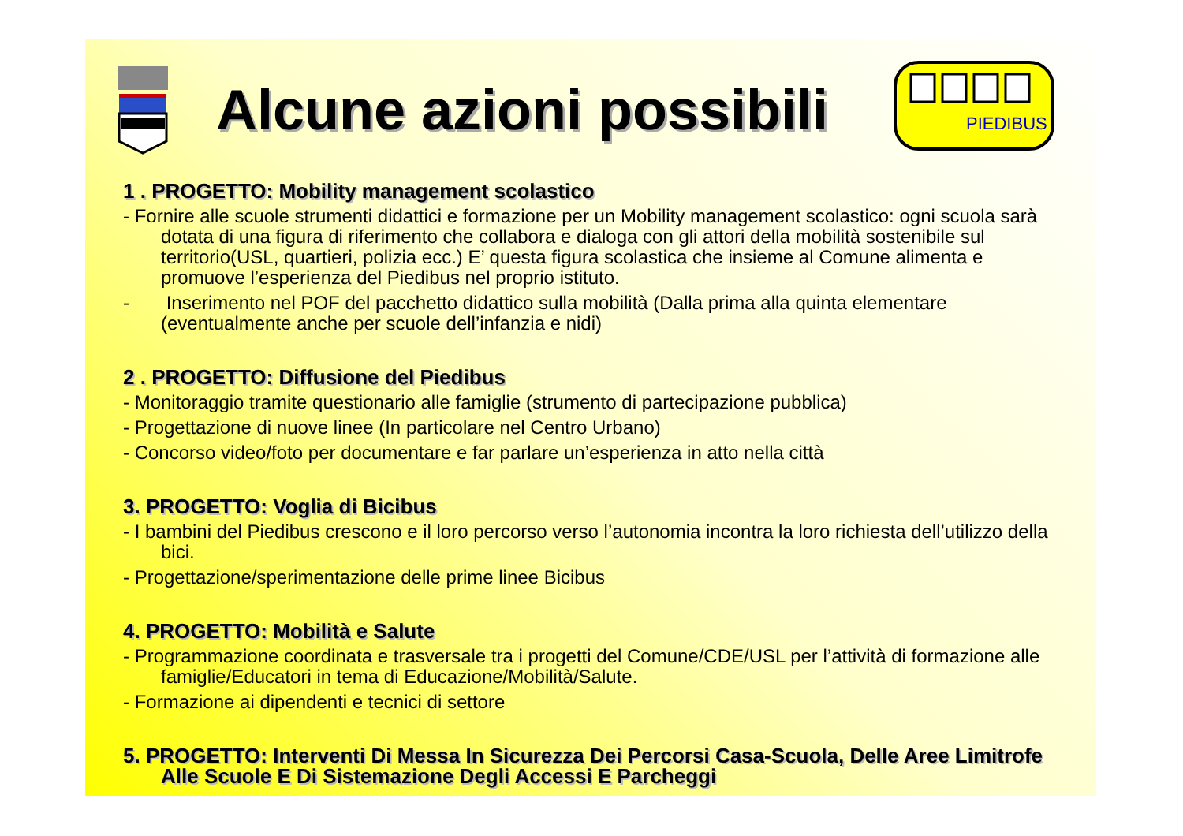Alcune azioni possibili
PIEDIBUS
1 . PROGETTO: Mobility management scolastico
- Fornire alle scuole strumenti didattici e formazione per un Mobility management scolastico: ogni scuola sarà dotata di una figura di riferimento che collabora e dialoga con gli attori della mobilità sostenibile sul territorio(USL, quartieri, polizia ecc.) E’ questa figura scolastica che insieme al Comune alimenta e promuove l’esperienza del Piedibus nel proprio istituto.
- Inserimento nel POF del pacchetto didattico sulla mobilità (Dalla prima alla quinta elementare (eventualmente anche per scuole dell’infanzia e nidi)
2 . PROGETTO: Diffusione del Piedibus
- Monitoraggio tramite questionario alle famiglie (strumento di partecipazione pubblica)
- Progettazione di nuove linee (In particolare nel Centro Urbano)
- Concorso video/foto per documentare e far parlare un’esperienza in atto nella città
3. PROGETTO: Voglia di Bicibus
- I bambini del Piedibus crescono e il loro percorso verso l’autonomia incontra la loro richiesta dell’utilizzo della bici.
- Progettazione/sperimentazione delle prime linee Bicibus
4. PROGETTO: Mobilità e Salute
- Programmazione coordinata e trasversale tra i progetti del Comune/CDE/USL per l’attività di formazione alle famiglie/Educatori in tema di Educazione/Mobilità/Salute.
- Formazione ai dipendenti e tecnici di settore
5. PROGETTO: Interventi Di Messa In Sicurezza Dei Percorsi Casa-Scuola, Delle Aree Limitrofe Alle Scuole E Di Sistemazione Degli Accessi E Parcheggi